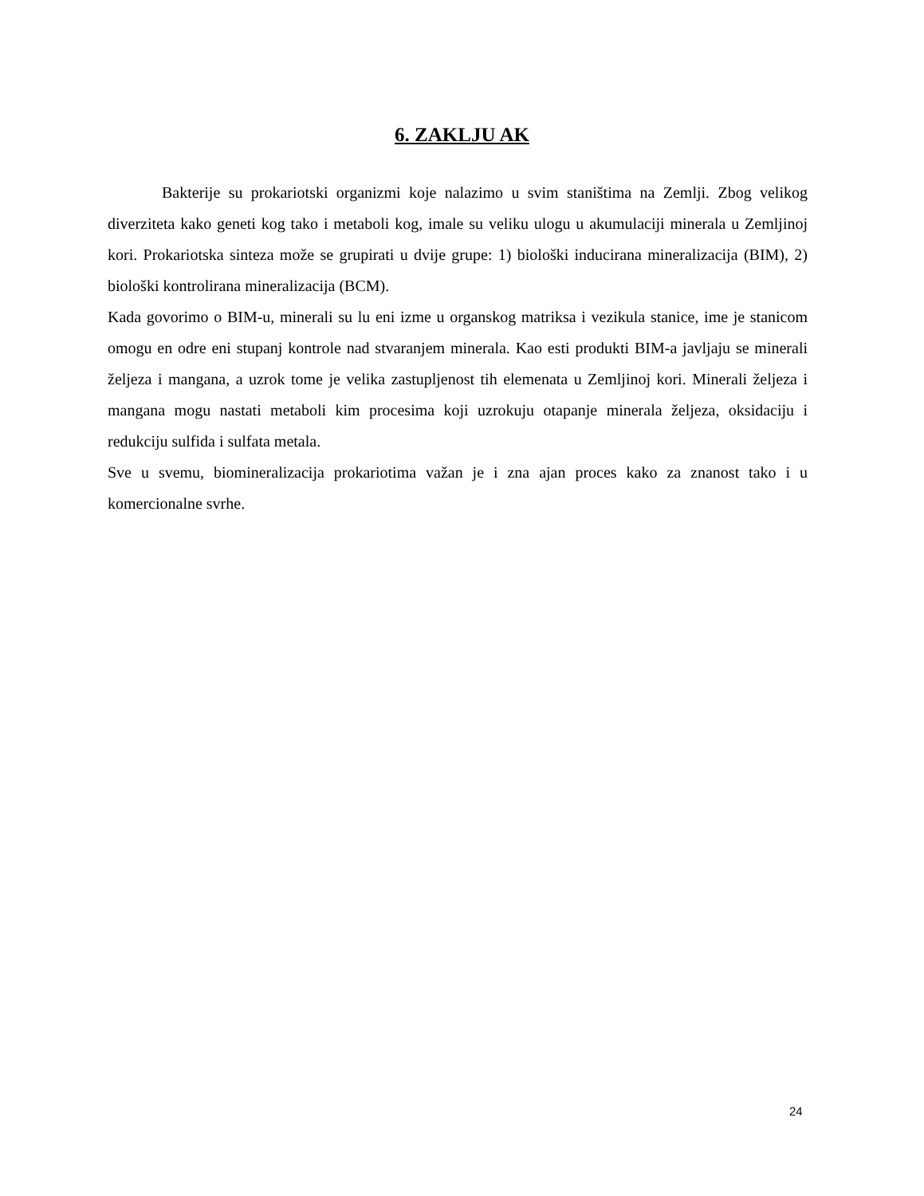6. ZAKLJU AK
Bakterije su prokariotski organizmi koje nalazimo u svim staništima na Zemlji. Zbog velikog diverziteta kako geneti kog tako i metaboli kog, imale su veliku ulogu u akumulaciji minerala u Zemljinoj kori. Prokariotska sinteza može se grupirati u dvije grupe: 1) biološki inducirana mineralizacija (BIM), 2) biološki kontrolirana mineralizacija (BCM).
Kada govorimo o BIM-u, minerali su lu eni izme u organskog matriksa i vezikula stanice, ime je stanicom omogu en odre eni stupanj kontrole nad stvaranjem minerala. Kao esti produkti BIM-a javljaju se minerali željeza i mangana, a uzrok tome je velika zastupljenost tih elemenata u Zemljinoj kori. Minerali željeza i mangana mogu nastati metaboli kim procesima koji uzrokuju otapanje minerala željeza, oksidaciju i redukciju sulfida i sulfata metala.
Sve u svemu, biomineralizacija prokariotima važan je i zna ajan proces kako za znanost tako i u komercionalne svrhe.
24